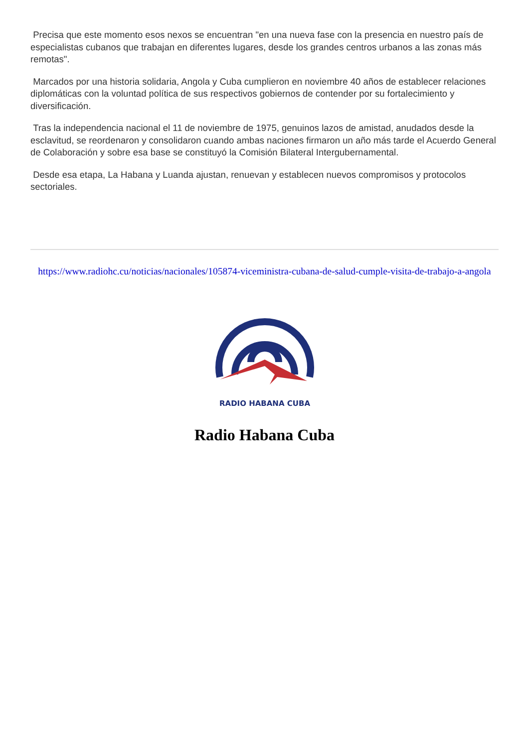Precisa que este momento esos nexos se encuentran "en una nueva fase con la presencia en nuestro país de especialistas cubanos que trabajan en diferentes lugares, desde los grandes centros urbanos a las zonas más remotas".
Marcados por una historia solidaria, Angola y Cuba cumplieron en noviembre 40 años de establecer relaciones diplomáticas con la voluntad política de sus respectivos gobiernos de contender por su fortalecimiento y diversificación.
Tras la independencia nacional el 11 de noviembre de 1975, genuinos lazos de amistad, anudados desde la esclavitud, se reordenaron y consolidaron cuando ambas naciones firmaron un año más tarde el Acuerdo General de Colaboración y sobre esa base se constituyó la Comisión Bilateral Intergubernamental.
Desde esa etapa, La Habana y Luanda ajustan, renuevan y establecen nuevos compromisos y protocolos sectoriales.
https://www.radiohc.cu/noticias/nacionales/105874-viceministra-cubana-de-salud-cumple-visita-de-trabajo-a-angola
RADIO HABANA CUBA
Radio Habana Cuba